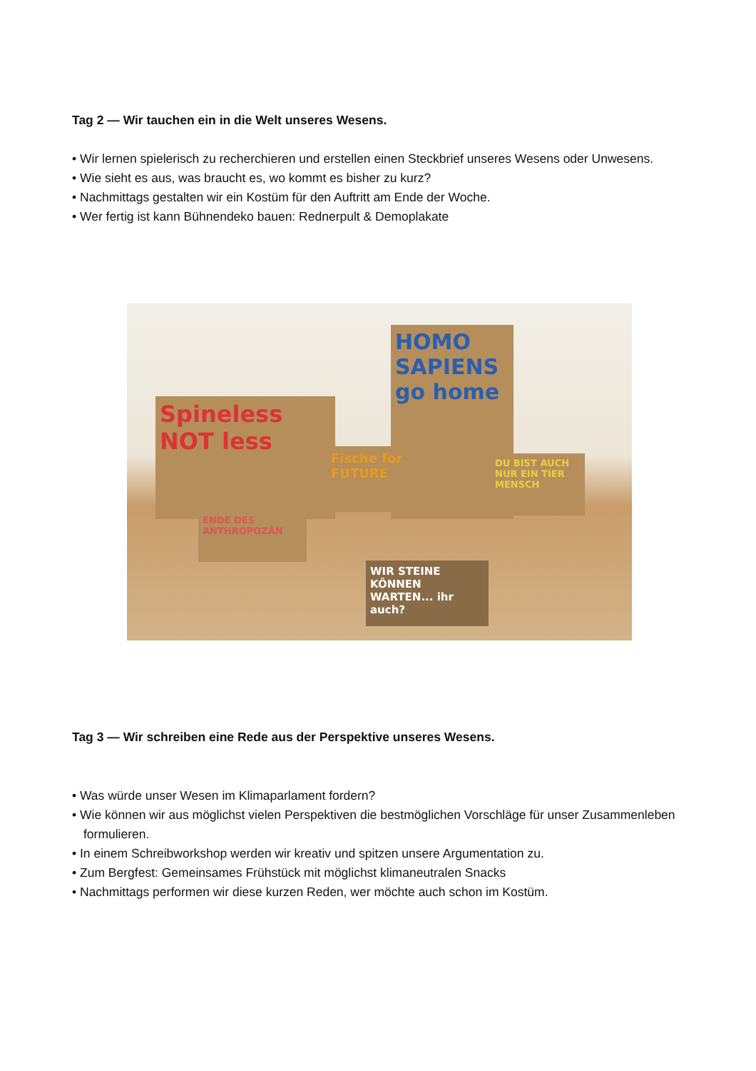Tag 2 — Wir tauchen ein in die Welt unseres Wesens.
• Wir lernen spielerisch zu recherchieren und erstellen einen Steckbrief unseres Wesens oder Unwesens.
• Wie sieht es aus, was braucht es, wo kommt es bisher zu kurz?
• Nachmittags gestalten wir ein Kostüm für den Auftritt am Ende der Woche.
• Wer fertig ist kann Bühnendeko bauen: Rednerpult & Demoplakate
HOMO SAPIENS
go home
Spineless NOT less
Fische for FUTURE
DU BIST AUCH NUR EIN TIER MENSCH
ENDE DES ANTHROPOZÄN
WIR STEINE KÖNNEN WARTEN... ihr auch?
Tag 3 — Wir schreiben eine Rede aus der Perspektive unseres Wesens.
• Was würde unser Wesen im Klimaparlament fordern?
• Wie können wir aus möglichst vielen Perspektiven die bestmöglichen Vorschläge für unser Zusammenleben formulieren.
• In einem Schreibworkshop werden wir kreativ und spitzen unsere Argumentation zu.
• Zum Bergfest: Gemeinsames Frühstück mit möglichst klimaneutralen Snacks
• Nachmittags performen wir diese kurzen Reden, wer möchte auch schon im Kostüm.